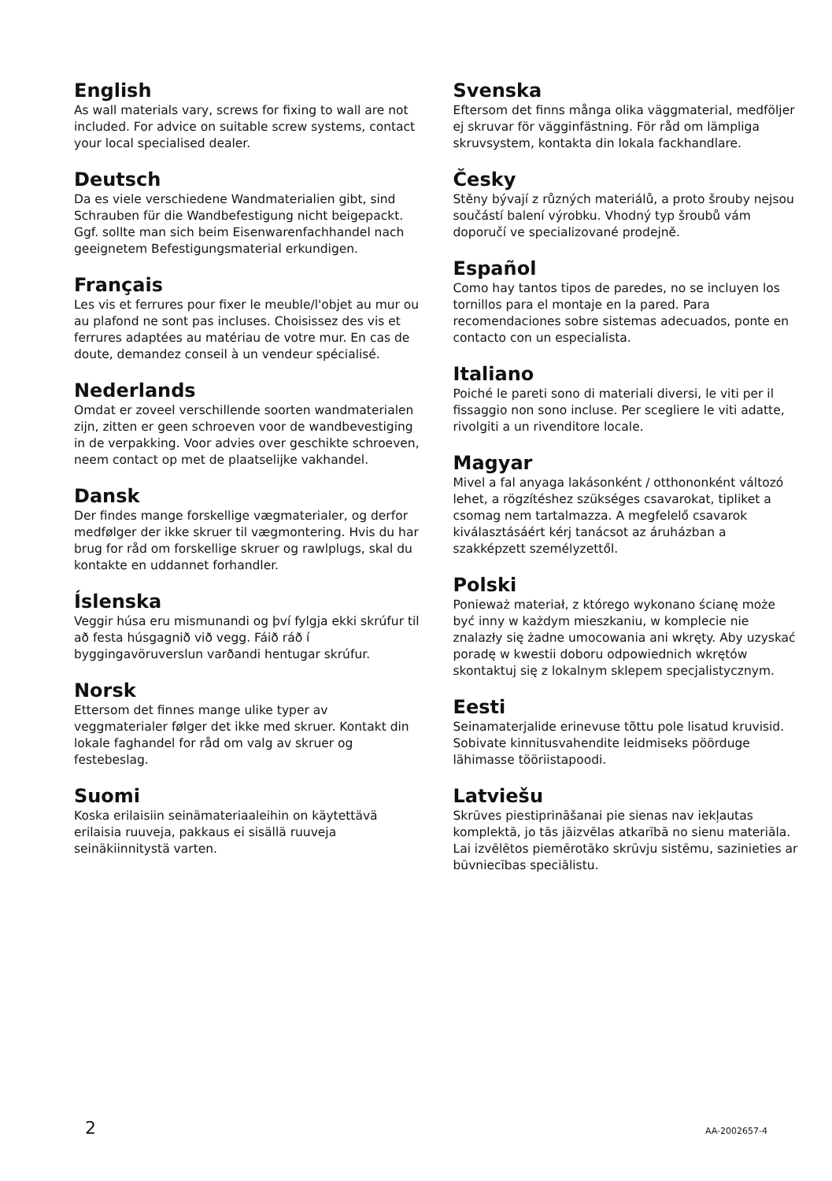English
As wall materials vary, screws for fixing to wall are not included. For advice on suitable screw systems, contact your local specialised dealer.
Deutsch
Da es viele verschiedene Wandmaterialien gibt, sind Schrauben für die Wandbefestigung nicht beigepackt. Ggf. sollte man sich beim Eisenwarenfachhandel nach geeignetem Befestigungsmaterial erkundigen.
Français
Les vis et ferrures pour fixer le meuble/l'objet au mur ou au plafond ne sont pas incluses. Choisissez des vis et ferrures adaptées au matériau de votre mur. En cas de doute, demandez conseil à un vendeur spécialisé.
Nederlands
Omdat er zoveel verschillende soorten wandmaterialen zijn, zitten er geen schroeven voor de wandbevestiging in de verpakking. Voor advies over geschikte schroeven, neem contact op met de plaatselijke vakhandel.
Dansk
Der findes mange forskellige vægmaterialer, og derfor medfølger der ikke skruer til vægmontering. Hvis du har brug for råd om forskellige skruer og rawlplugs, skal du kontakte en uddannet forhandler.
Íslenska
Veggir húsa eru mismunandi og því fylgja ekki skrúfur til að festa húsgagnið við vegg. Fáið ráð í byggingavöruverslun varðandi hentugar skrúfur.
Norsk
Ettersom det finnes mange ulike typer av veggmaterialer følger det ikke med skruer. Kontakt din lokale faghandel for råd om valg av skruer og festebeslag.
Suomi
Koska erilaisiin seinämateriaaleihin on käytettävä erilaisia ruuveja, pakkaus ei sisällä ruuveja seinäkiinnitystä varten.
Svenska
Eftersom det finns många olika väggmaterial, medföljer ej skruvar för vägginfästning. För råd om lämpliga skruvsystem, kontakta din lokala fackhandlare.
Česky
Stěny bývají z různých materiálů, a proto šrouby nejsou součástí balení výrobku. Vhodný typ šroubů vám doporučí ve specializované prodejně.
Español
Como hay tantos tipos de paredes, no se incluyen los tornillos para el montaje en la pared. Para recomendaciones sobre sistemas adecuados, ponte en contacto con un especialista.
Italiano
Poiché le pareti sono di materiali diversi, le viti per il fissaggio non sono incluse. Per scegliere le viti adatte, rivolgiti a un rivenditore locale.
Magyar
Mivel a fal anyaga lakásonként / otthononként változó lehet, a rögzítéshez szükséges csavarokat, tipliket a csomag nem tartalmazza. A megfelelő csavarok kiválasztásáért kérj tanácsot az áruházban a szakképzett személyzettől.
Polski
Ponieważ materiał, z którego wykonano ścianę może być inny w każdym mieszkaniu, w komplecie nie znalazły się żadne umocowania ani wkręty. Aby uzyskać poradę w kwestii doboru odpowiednich wkrętów skontaktuj się z lokalnym sklepem specjalistycznym.
Eesti
Seinamaterjalide erinevuse tõttu pole lisatud kruvisid. Sobivate kinnitusvahendite leidmiseks pöörduge lähimasse tööriistapoodi.
Latviešu
Skrūves piestiprināšanai pie sienas nav iekļautas komplektā, jo tās jāizvēlas atkarībā no sienu materiāla. Lai izvēlētos piemērotāko skrūvju sistēmu, sazinieties ar būvniecības speciālistu.
2 AA-2002657-4